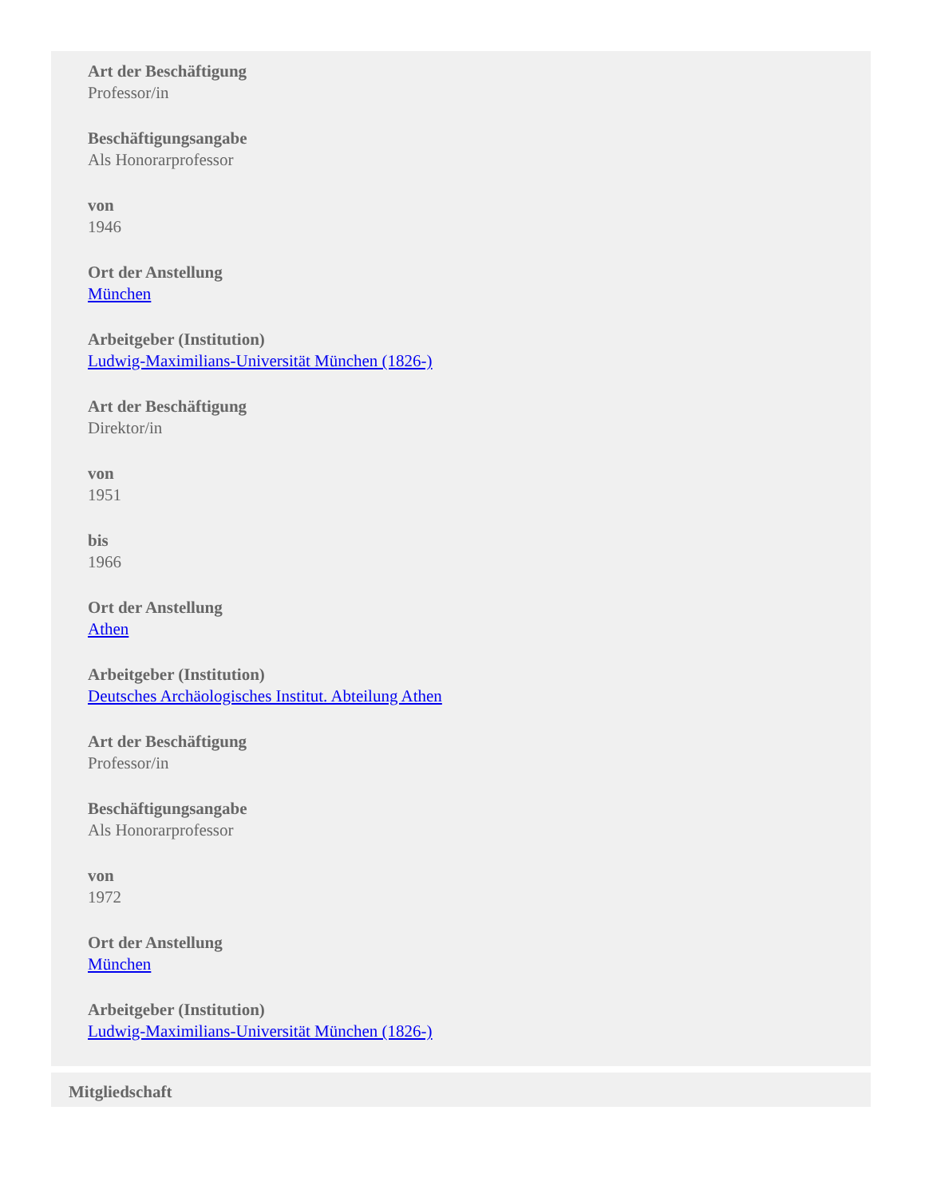Art der Beschäftigung
Professor/in
Beschäftigungsangabe
Als Honorarprofessor
von
1946
Ort der Anstellung
München
Arbeitgeber (Institution)
Ludwig-Maximilians-Universität München (1826-)
Art der Beschäftigung
Direktor/in
von
1951
bis
1966
Ort der Anstellung
Athen
Arbeitgeber (Institution)
Deutsches Archäologisches Institut. Abteilung Athen
Art der Beschäftigung
Professor/in
Beschäftigungsangabe
Als Honorarprofessor
von
1972
Ort der Anstellung
München
Arbeitgeber (Institution)
Ludwig-Maximilians-Universität München (1826-)
Mitgliedschaft